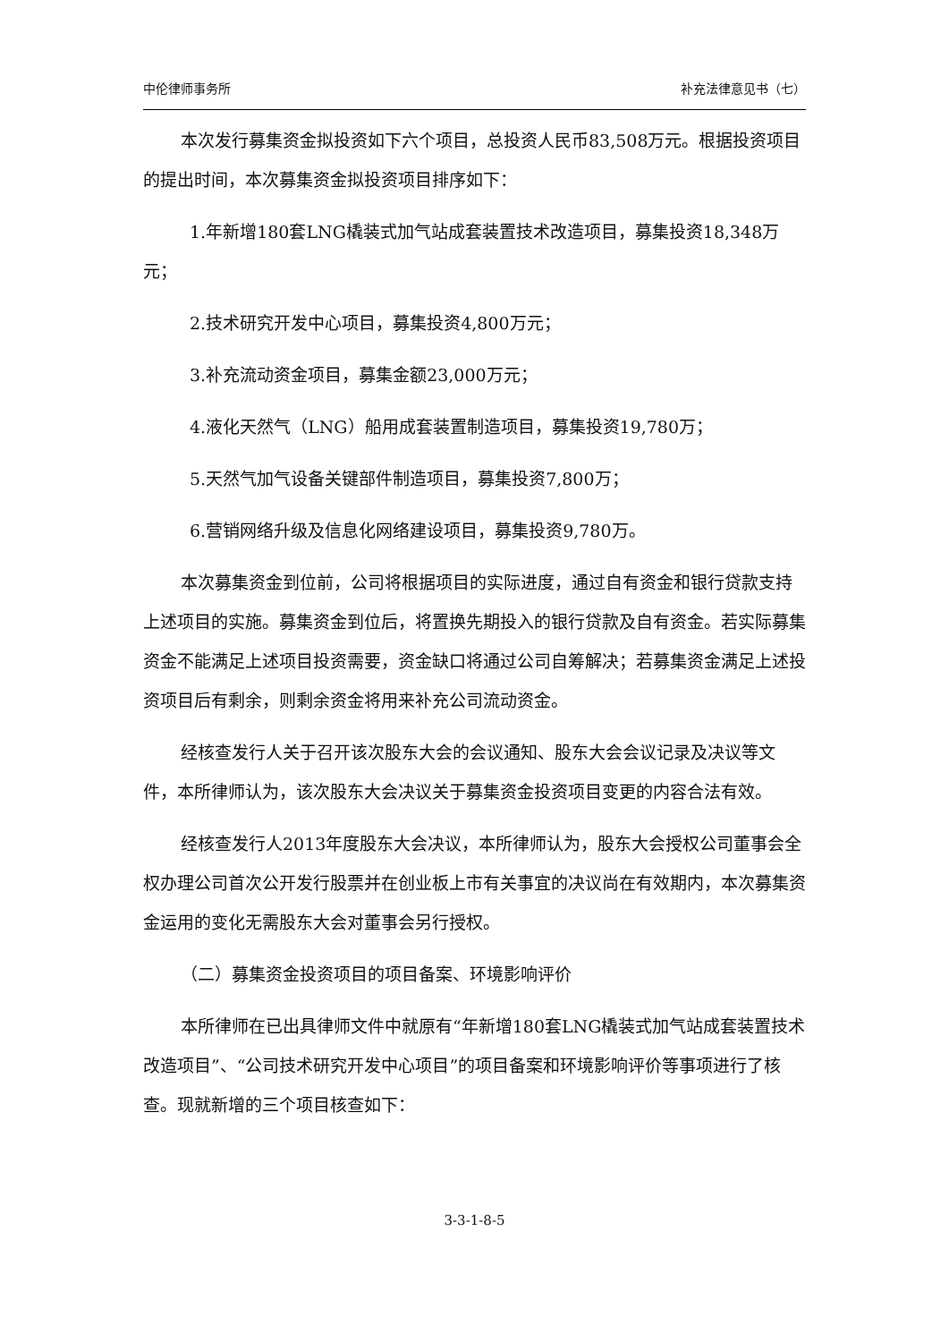中伦律师事务所 补充法律意见书（七）
本次发行募集资金拟投资如下六个项目，总投资人民币83,508万元。根据投资项目的提出时间，本次募集资金拟投资项目排序如下：
1.年新增180套LNG橇装式加气站成套装置技术改造项目，募集投资18,348万元；
2.技术研究开发中心项目，募集投资4,800万元；
3.补充流动资金项目，募集金额23,000万元；
4.液化天然气（LNG）船用成套装置制造项目，募集投资19,780万；
5.天然气加气设备关键部件制造项目，募集投资7,800万；
6.营销网络升级及信息化网络建设项目，募集投资9,780万。
本次募集资金到位前，公司将根据项目的实际进度，通过自有资金和银行贷款支持上述项目的实施。募集资金到位后，将置换先期投入的银行贷款及自有资金。若实际募集资金不能满足上述项目投资需要，资金缺口将通过公司自筹解决；若募集资金满足上述投资项目后有剩余，则剩余资金将用来补充公司流动资金。
经核查发行人关于召开该次股东大会的会议通知、股东大会会议记录及决议等文件，本所律师认为，该次股东大会决议关于募集资金投资项目变更的内容合法有效。
经核查发行人2013年度股东大会决议，本所律师认为，股东大会授权公司董事会全权办理公司首次公开发行股票并在创业板上市有关事宜的决议尚在有效期内，本次募集资金运用的变化无需股东大会对董事会另行授权。
（二）募集资金投资项目的项目备案、环境影响评价
本所律师在已出具律师文件中就原有“年新增180套LNG橇装式加气站成套装置技术改造项目”、“公司技术研究开发中心项目”的项目备案和环境影响评价等事项进行了核查。现就新增的三个项目核查如下：
3-3-1-8-5